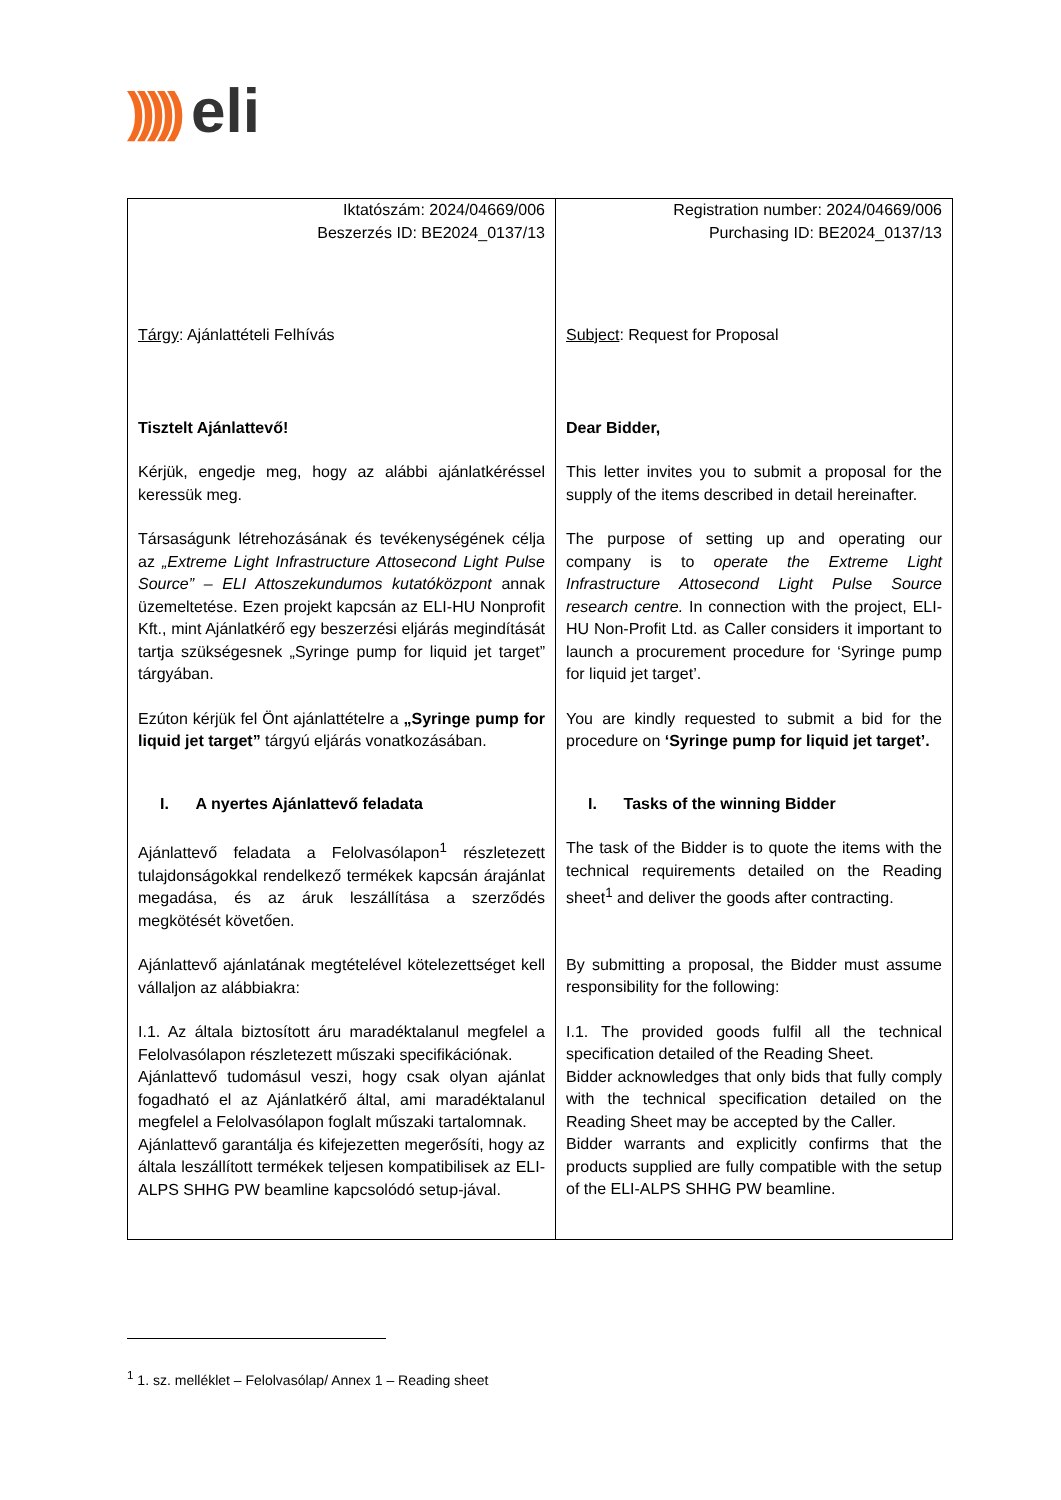))))) eli
| Iktatószám: 2024/04669/006 Beszerzés ID: BE2024_0137/13 Tárgy : Ajánlattételi Felhívás Tisztelt Ajánlattevő! Kérjük, engedje meg, hogy az alábbi ajánlatkéréssel keressük meg. Társaságunk létrehozásának és tevékenységének célja az „Extreme Light Infrastructure Attosecond Light Pulse Source” – ELI Attoszekundumos kutatóközpont annak üzemeltetése. Ezen projekt kapcsán az ELI-HU Nonprofit Kft., mint Ajánlatkérő egy beszerzési eljárás megindítását tartja szükségesnek „Syringe pump for liquid jet target” tárgyában. Ezúton kérjük fel Önt ajánlattételre a „Syringe pump for liquid jet target” tárgyú eljárás vonatkozásában. I. A nyertes Ajánlattevő feladata Ajánlattevő feladata a Felolvasólapon<sup>1</sup> részletezett tulajdonságokkal rendelkező termékek kapcsán árajánlat megadása, és az áruk leszállítása a szerződés megkötését követően. Ajánlattevő ajánlatának megtételével kötelezettséget kell vállaljon az alábbiakra: I.1. Az általa biztosított áru maradéktalanul megfelel a Felolvasólapon részletezett műszaki specifikációnak. Ajánlattevő tudomásul veszi, hogy csak olyan ajánlat fogadható el az Ajánlatkérő által, ami maradéktalanul megfelel a Felolvasólapon foglalt műszaki tartalomnak. Ajánlattevő garantálja és kifejezetten megerősíti, hogy az általa leszállított termékek teljesen kompatibilisek az ELI-ALPS SHHG PW beamline kapcsolódó setup-jával. | Registration number: 2024/04669/006 Purchasing ID: BE2024_0137/13 Subject : Request for Proposal Dear Bidder, This letter invites you to submit a proposal for the supply of the items described in detail hereinafter. The purpose of setting up and operating our company is to operate the Extreme Light Infrastructure Attosecond Light Pulse Source research centre. In connection with the project, ELI-HU Non-Profit Ltd. as Caller considers it important to launch a procurement procedure for ‘Syringe pump for liquid jet target’. You are kindly requested to submit a bid for the procedure on ‘Syringe pump for liquid jet target’. I. Tasks of the winning Bidder The task of the Bidder is to quote the items with the technical requirements detailed on the Reading sheet<sup>1</sup> and deliver the goods after contracting. By submitting a proposal, the Bidder must assume responsibility for the following: I.1. The provided goods fulfil all the technical specification detailed of the Reading Sheet. Bidder acknowledges that only bids that fully comply with the technical specification detailed on the Reading Sheet may be accepted by the Caller. Bidder warrants and explicitly confirms that the products supplied are fully compatible with the setup of the ELI-ALPS SHHG PW beamline. |
<sup>1</sup> 1. sz. melléklet – Felolvasólap/ Annex 1 – Reading sheet